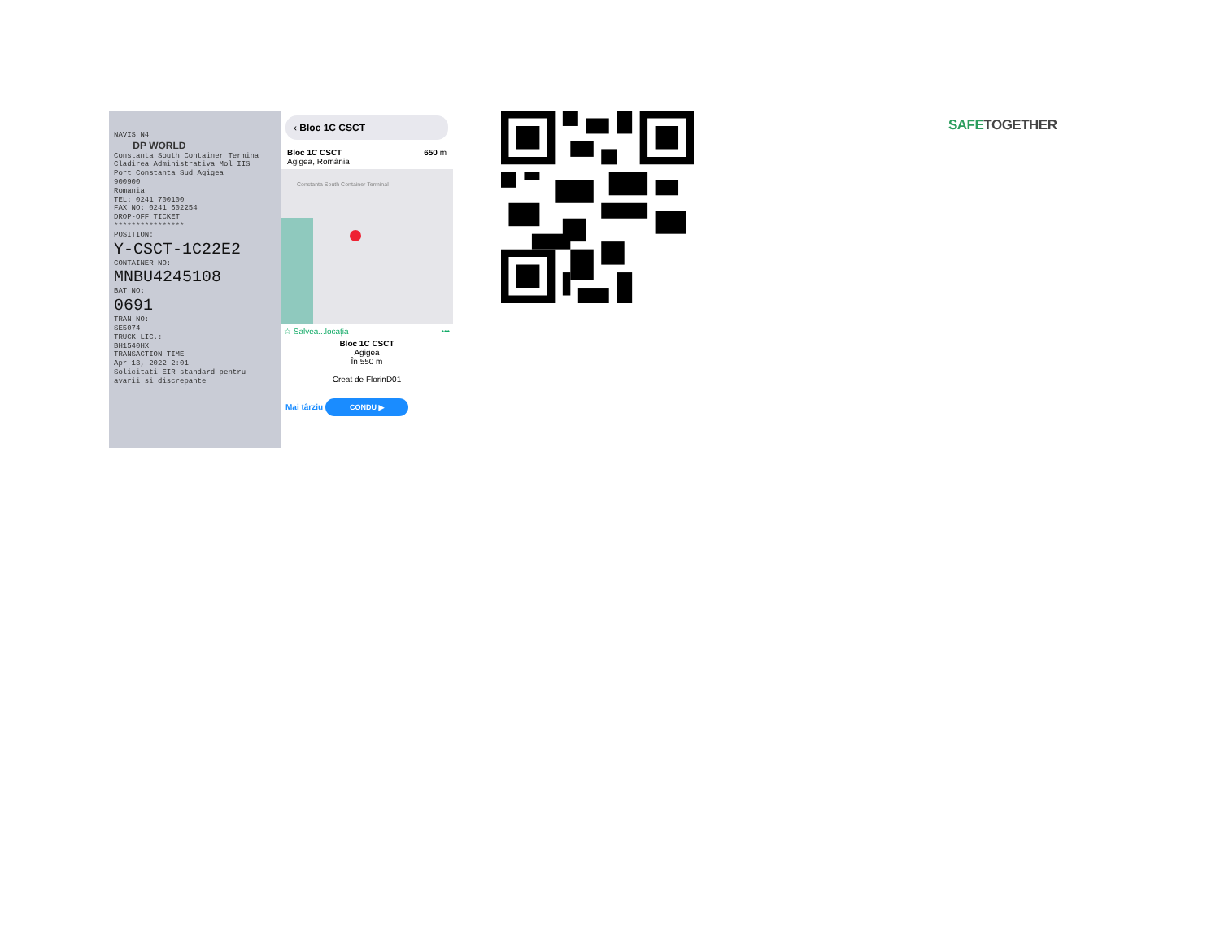NAVIS N4
DP WORLD
Constanta South Container Termina
Cladirea Administrativa Mol IIS
Port Constanta Sud Agigea
900900
Romania
TEL: 0241 700100
FAX NO: 0241 602254
DROP-OFF TICKET
****************
POSITION:
Y-CSCT-1C22E2
CONTAINER NO:
MNBU4245108
BAT NO:
0691
TRAN NO:
SE5074
TRUCK LIC.:
BH1540HX
TRANSACTION TIME
Apr 13, 2022 2:01
Solicitati EIR standard pentru avarii si discrepante
‹ Bloc 1C CSCT
Bloc 1C CSCT 650 m
Agigea, România
Constanta South Container Terminal
☆ Salvea...locația •••
Bloc 1C CSCT
Agigea
În 550 m
Creat de FlorinD01
Mai târziu CONDU ▶
SAFE TOGETHER